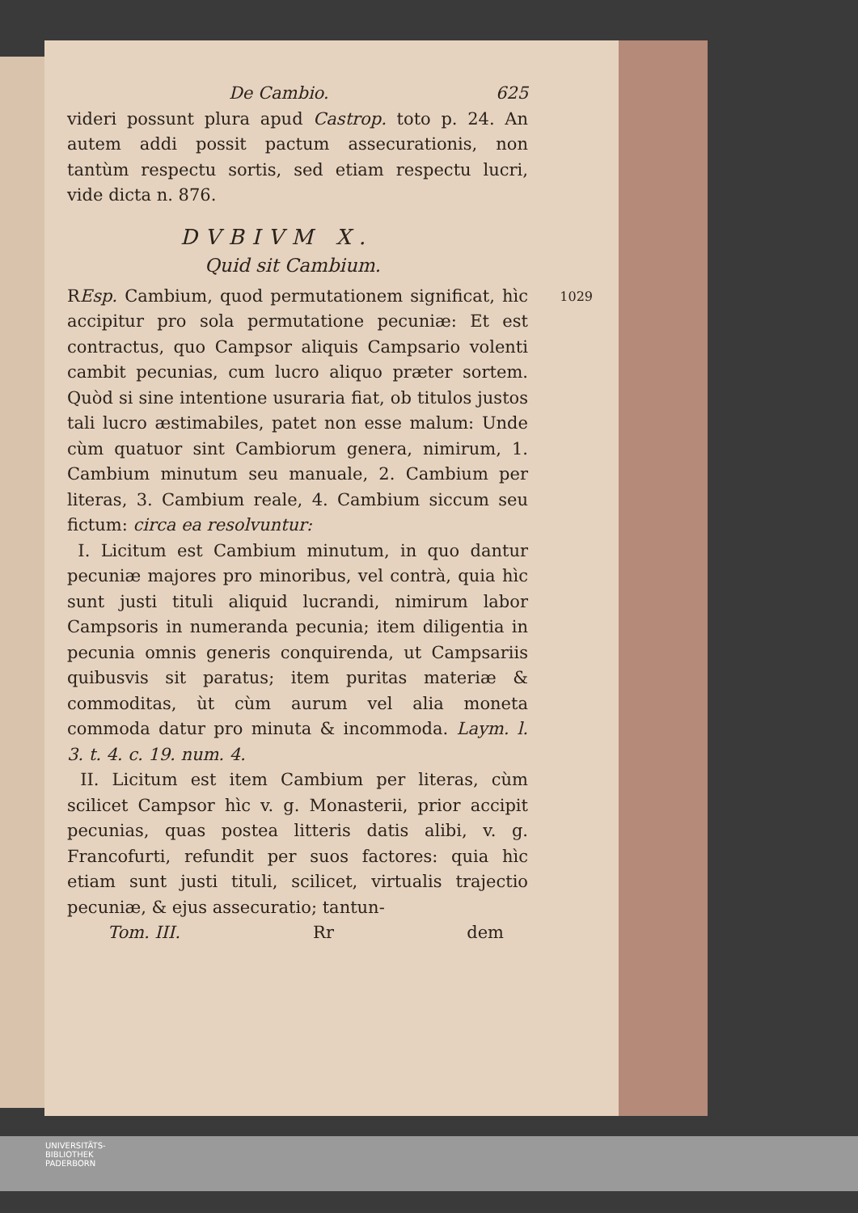De Cambio. 625
videri possunt plura apud Castrop. toto p. 24. An autem addi possit pactum assecurationis, non tantùm respectu sortis, sed etiam respectu lucri, vide dicta n. 876.
DVBIVM X.
Quid sit Cambium.
1029 REsp. Cambium, quod permutationem significat, hìc accipitur pro sola permutatione pecuniæ: Et est contractus, quo Campsor aliquis Campsario volenti cambit pecunias, cum lucro aliquo præter sortem. Quòd si sine intentione usuraria fiat, ob titulos justos tali lucro æstimabiles, patet non esse malum: Unde cùm quatuor sint Cambiorum genera, nimirum, 1. Cambium minutum seu manuale, 2. Cambium per literas, 3. Cambium reale, 4. Cambium siccum seu fictum: circa ea resolvuntur:
I. Licitum est Cambium minutum, in quo dantur pecuniæ majores pro minoribus, vel contrà, quia hìc sunt justi tituli aliquid lucrandi, nimirum labor Campsoris in numeranda pecunia; item diligentia in pecunia omnis generis conquirenda, ut Campsariis quibusvis sit paratus; item puritas materiæ & commoditas, ùt cùm aurum vel alia moneta commoda datur pro minuta & incommoda. Laym. l. 3. t. 4. c. 19. num. 4.
II. Licitum est item Cambium per literas, cùm scilicet Campsor hìc v. g. Monasterii, prior accipit pecunias, quas postea litteris datis alibi, v. g. Francofurti, refundit per suos factores: quia hìc etiam sunt justi tituli, scilicet, virtualis trajectio pecuniæ, & ejus assecuratio; tantun-
Tom. III. Rr dem
UNIVERSITÄTS-
BIBLIOTHEK
PADERBORN